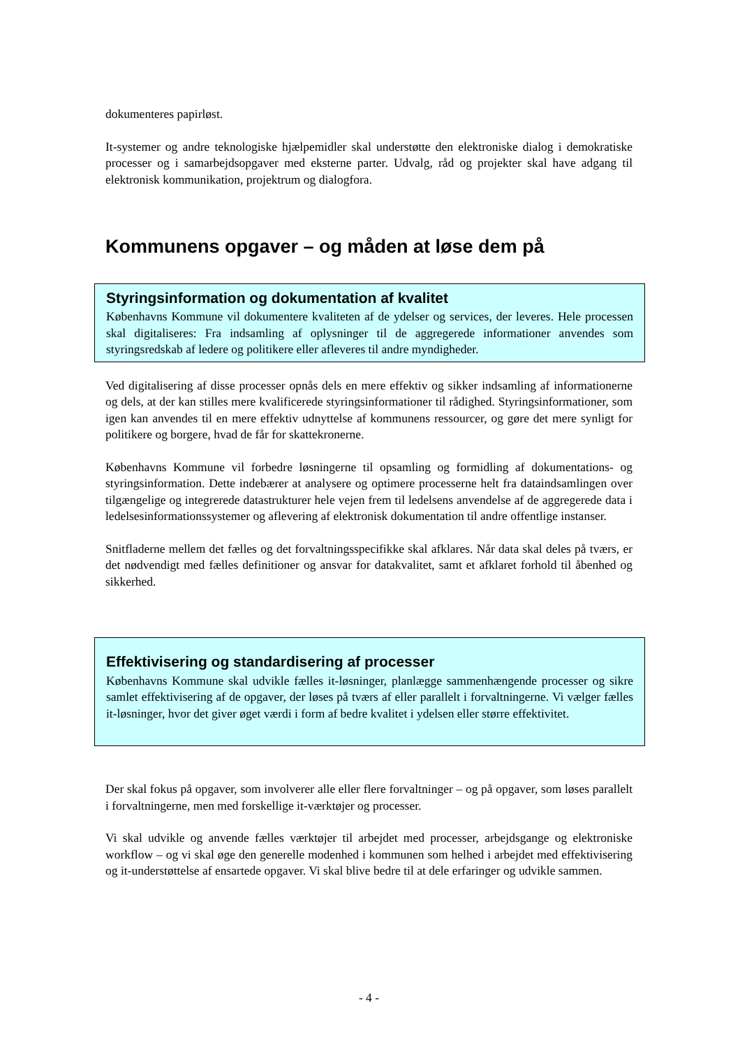dokumenteres papirløst.
It-systemer og andre teknologiske hjælpemidler skal understøtte den elektroniske dialog i demokratiske processer og i samarbejdsopgaver med eksterne parter. Udvalg, råd og projekter skal have adgang til elektronisk kommunikation, projektrum og dialogfora.
Kommunens opgaver – og måden at løse dem på
Styringsinformation og dokumentation af kvalitet
Københavns Kommune vil dokumentere kvaliteten af de ydelser og services, der leveres. Hele processen skal digitaliseres: Fra indsamling af oplysninger til de aggregerede informationer anvendes som styringsredskab af ledere og politikere eller afleveres til andre myndigheder.
Ved digitalisering af disse processer opnås dels en mere effektiv og sikker indsamling af informationerne og dels, at der kan stilles mere kvalificerede styringsinformationer til rådighed. Styringsinformationer, som igen kan anvendes til en mere effektiv udnyttelse af kommunens ressourcer, og gøre det mere synligt for politikere og borgere, hvad de får for skattekronerne.
Københavns Kommune vil forbedre løsningerne til opsamling og formidling af dokumentations- og styringsinformation. Dette indebærer at analysere og optimere processerne helt fra dataindsamlingen over tilgængelige og integrerede datastrukturer hele vejen frem til ledelsens anvendelse af de aggregerede data i ledelsesinformationssystemer og aflevering af elektronisk dokumentation til andre offentlige instanser.
Snitfladerne mellem det fælles og det forvaltningsspecifikke skal afklares. Når data skal deles på tværs, er det nødvendigt med fælles definitioner og ansvar for datakvalitet, samt et afklaret forhold til åbenhed og sikkerhed.
Effektivisering og standardisering af processer
Københavns Kommune skal udvikle fælles it-løsninger, planlægge sammenhængende processer og sikre samlet effektivisering af de opgaver, der løses på tværs af eller parallelt i forvaltningerne. Vi vælger fælles it-løsninger, hvor det giver øget værdi i form af bedre kvalitet i ydelsen eller større effektivitet.
Der skal fokus på opgaver, som involverer alle eller flere forvaltninger – og på opgaver, som løses parallelt i forvaltningerne, men med forskellige it-værktøjer og processer.
Vi skal udvikle og anvende fælles værktøjer til arbejdet med processer, arbejdsgange og elektroniske workflow – og vi skal øge den generelle modenhed i kommunen som helhed i arbejdet med effektivisering og it-understøttelse af ensartede opgaver. Vi skal blive bedre til at dele erfaringer og udvikle sammen.
- 4 -